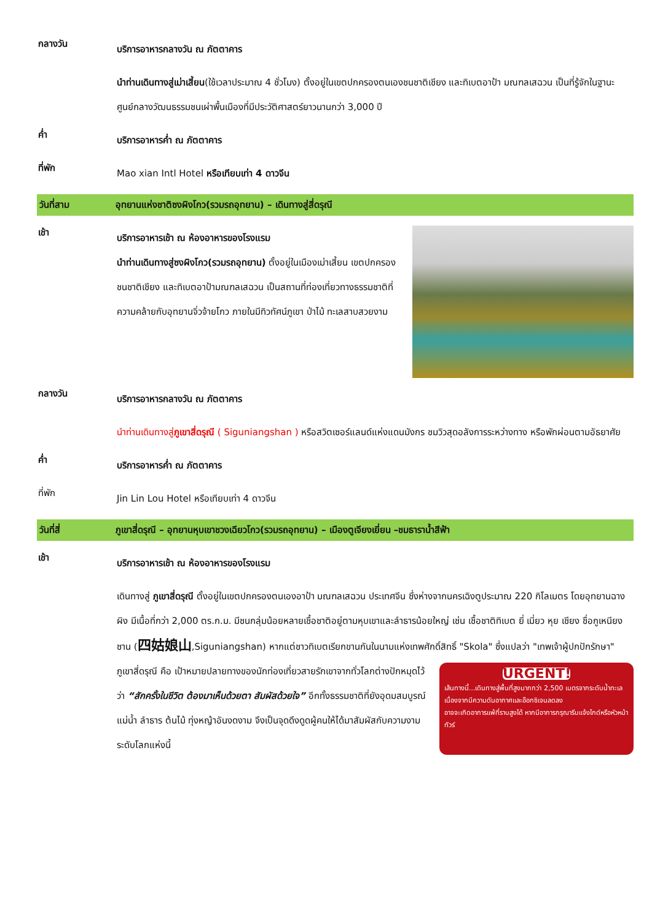กลางวัน
บริการอาหารกลางวัน ณ ภัตตาคาร
นำท่านเดินทางสู่เม่าเสี้ยน(ใช้เวลาประมาณ 4 ชั่วโมง) ตั้งอยู่ในเขตปกครองตนเองชนชาติเชียง และทิเบตอาป้า มณฑลเสฉวน เป็นที่รู้จักในฐานะศูนย์กลางวัฒนธรรมชนเผ่าพื้นเมืองที่มีประวัติศาสตร์ยาวนานกว่า 3,000 ปี
ค่ำ
บริการอาหารค่ำ ณ ภัตตาคาร
ที่พัก
Mao xian Intl Hotel หรือเทียบเท่า 4 ดาวจีน
วันที่สาม อุทยานแห่งชาติซงผิงโกว(รวมรถอุทยาน) – เดินทางสู่สี่ดรุณี
เช้า
บริการอาหารเช้า ณ ห้องอาหารของโรงแรม
นำท่านเดินทางสู่ซงผิงโกว(รวมรถอุทยาน) ตั้งอยู่ในเมืองเม่าเสี้ยน เขตปกครองชนชาติเชียง และทิเบตอาป้ามณฑลเสฉวน เป็นสถานที่ท่องเที่ยวทางธรรมชาติที่ความคล้ายกับอุทยานจิ่วจ้ายโกว ภายในมีทิวทัศน์ภูเขา ป่าไม้ ทะเลสาบสวยงาม
กลางวัน
บริการอาหารกลางวัน ณ ภัตตาคาร
นำท่านเดินทางสู่ภูเขาสี่ดรุณี ( Siguniangshan ) หรือสวิตเซอร์แลนด์แห่งแดนมังกร ชมวิวสุดอลังการระหว่างทาง หรือพักผ่อนตามอัธยาศัย
ค่ำ
บริการอาหารค่ำ ณ ภัตตาคาร
ที่พัก
Jin Lin Lou Hotel หรือเทียบเท่า 4 ดาวจีน
วันที่สี่ ภูเขาสี่ดรุณี – อุทยานหุบเขาชวงเฉียวโกว(รวมรถอุทยาน) – เมืองตูเจียงเยี่ยน –ชมธาราน้ำสีฟ้า
เช้า
บริการอาหารเช้า ณ ห้องอาหารของโรงแรม
เดินทางสู่ ภูเขาสี่ดรุณี ตั้งอยู่ในเขตปกครองตนเองอาป้า มณฑลเสฉวน ประเทศจีน ซึ่งห่างจากนครเฉิงตูประมาณ 220 กิโลเมตร โดยอุทยานฉางผิง มีเนื้อที่กว่า 2,000 ตร.ก.ม. มีชนกลุ่มน้อยหลายเชื้อชาติอยู่ตามหุบเขาและลำธารน้อยใหญ่ เช่น เชื้อชาติทิเบต ยี่ เมี่ยว หุย เชียง ชื่อกูเหนียงซาน (四姑娘山,Siguniangshan) หากแต่ชาวทิเบตเรียกขานกันในนามแห่งเทพศักดิ์สิทธิ์ "Skola" ซึ่งแปลว่า "เทพเจ้าผู้ปกปักรักษา" ภูเขาสี่ดรุณี คือ เป้าหมายปลายทางของ
URGENT!
เส้นทางนี้...เดินทางสู่พื้นที่สูงมากกว่า 2,500 เมตรจากระดับน้ำทะเล
เนื่องจากมีความดันอากาศและอ๊อกซิเจนลดลง
อาจจะเกิดอาการแพ้ที่ราบสูงได้ หากมีอาการกรุณารีบแจ้งไกด์หรือหัวหน้าทัวร์
นักท่องเที่ยวสายรักเขาจากทั่วโลกต่างปักหมุดไว้ว่า “สักครั้งในชีวิต ต้องมาเห็นด้วยตา สัมผัสด้วยใจ” อีกทั้งธรรมชาติที่ยังอุดมสมบูรณ์ แม่น้ำ ลำธาร ต้นไม้ ทุ่งหญ้าอันงดงาม จึงเป็นจุดดึงดูดผู้คนให้ได้มาสัมผัสกับความงามระดับโลกแห่งนี้